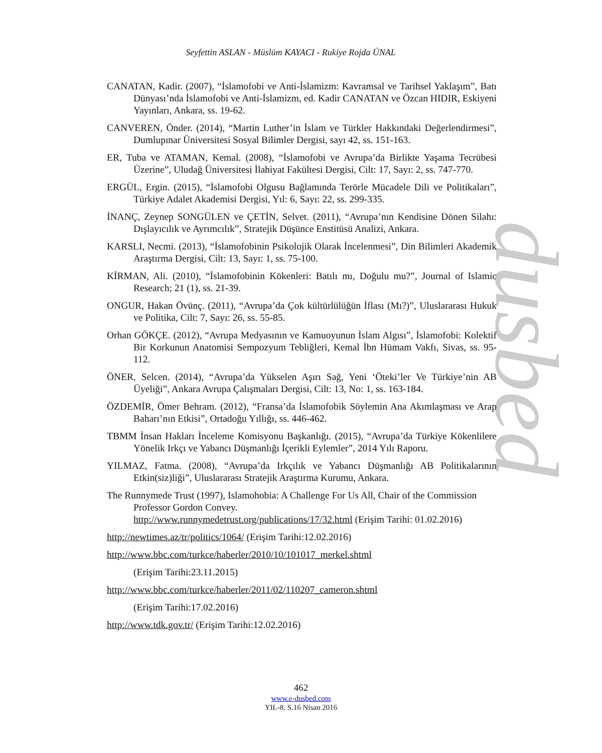dusbed
Seyfettin ASLAN - Müslüm KAYACI - Rukiye Rojda ÜNAL
CANATAN, Kadir. (2007), “İslamofobi ve Anti-İslamizm: Kavramsal ve Tarihsel Yaklaşım”, Batı Dünyası’nda İslamofobi ve Anti-İslamizm, ed. Kadir CANATAN ve Özcan HIDIR, Eskiyeni Yayınları, Ankara, ss. 19-62.
CANVEREN, Önder. (2014), “Martin Luther’in İslam ve Türkler Hakkındaki Değerlendirmesi”, Dumlupınar Üniversitesi Sosyal Bilimler Dergisi, sayı 42, ss. 151-163.
ER, Tuba ve ATAMAN, Kemal. (2008), “İslamofobi ve Avrupa’da Birlikte Yaşama Tecrübesi Üzerine”, Uludağ Üniversitesi İlahiyat Fakültesi Dergisi, Cilt: 17, Sayı: 2, ss. 747-770.
ERGÜL, Ergin. (2015), “İslamofobi Olgusu Bağlamında Terörle Mücadele Dili ve Politikaları”, Türkiye Adalet Akademisi Dergisi, Yıl: 6, Sayı: 22, ss. 299-335.
İNANÇ, Zeynep SONGÜLEN ve ÇETİN, Selvet. (2011), “Avrupa’nın Kendisine Dönen Silahı: Dışlayıcılık ve Ayrımcılık”, Stratejik Düşünce Enstitüsü Analizi, Ankara.
KARSLI, Necmi. (2013), “İslamofobinin Psikolojik Olarak İncelenmesi”, Din Bilimleri Akademik Araştırma Dergisi, Cilt: 13, Sayı: 1, ss. 75-100.
KİRMAN, Ali. (2010), “İslamofobinin Kökenleri: Batılı mı, Doğulu mu?”, Journal of Islamic Research; 21 (1), ss. 21-39.
ONGUR, Hakan Övünç. (2011), “Avrupa’da Çok kültürlülüğün İflası (Mı?)”, Uluslararası Hukuk ve Politika, Cilt: 7, Sayı: 26, ss. 55-85.
Orhan GÖKÇE. (2012), “Avrupa Medyasının ve Kamuoyunun İslam Algısı”, İslamofobi: Kolektif Bir Korkunun Anatomisi Sempozyum Tebliğleri, Kemal İbn Hümam Vakfı, Sivas, ss. 95-112.
ÖNER, Selcen. (2014), “Avrupa’da Yükselen Aşırı Sağ, Yeni ‘Öteki’ler Ve Türkiye’nin AB Üyeliği”, Ankara Avrupa Çalışmaları Dergisi, Cilt: 13, No: 1, ss. 163-184.
ÖZDEMİR, Ömer Behram. (2012), “Fransa’da İslamofobik Söylemin Ana Akımlaşması ve Arap Baharı’nın Etkisi”, Ortadoğu Yıllığı, ss. 446-462.
TBMM İnsan Hakları İnceleme Komisyonu Başkanlığı. (2015), “Avrupa’da Türkiye Kökenlilere Yönelik Irkçı ve Yabancı Düşmanlığı İçerikli Eylemler”, 2014 Yılı Raporu.
YILMAZ, Fatma. (2008), “Avrupa’da Irkçılık ve Yabancı Düşmanlığı AB Politikalarının Etkin(siz)liği”, Uluslararası Stratejik Araştırma Kurumu, Ankara.
The Runnymede Trust (1997), Islamohobia: A Challenge For Us All, Chair of the Commission Professor Gordon Convey.
http://www.runnymedetrust.org/publications/17/32.html (Erişim Tarihi: 01.02.2016)
http://newtimes.az/tr/politics/1064/ (Erişim Tarihi:12.02.2016)
http://www.bbc.com/turkce/haberler/2010/10/101017_merkel.shtml
(Erişim Tarihi:23.11.2015)
http://www.bbc.com/turkce/haberler/2011/02/110207_cameron.shtml
(Erişim Tarihi:17.02.2016)
http://www.tdk.gov.tr/ (Erişim Tarihi:12.02.2016)
462
www.e-dusbed.com
YIL-8, S.16 Nisan 2016